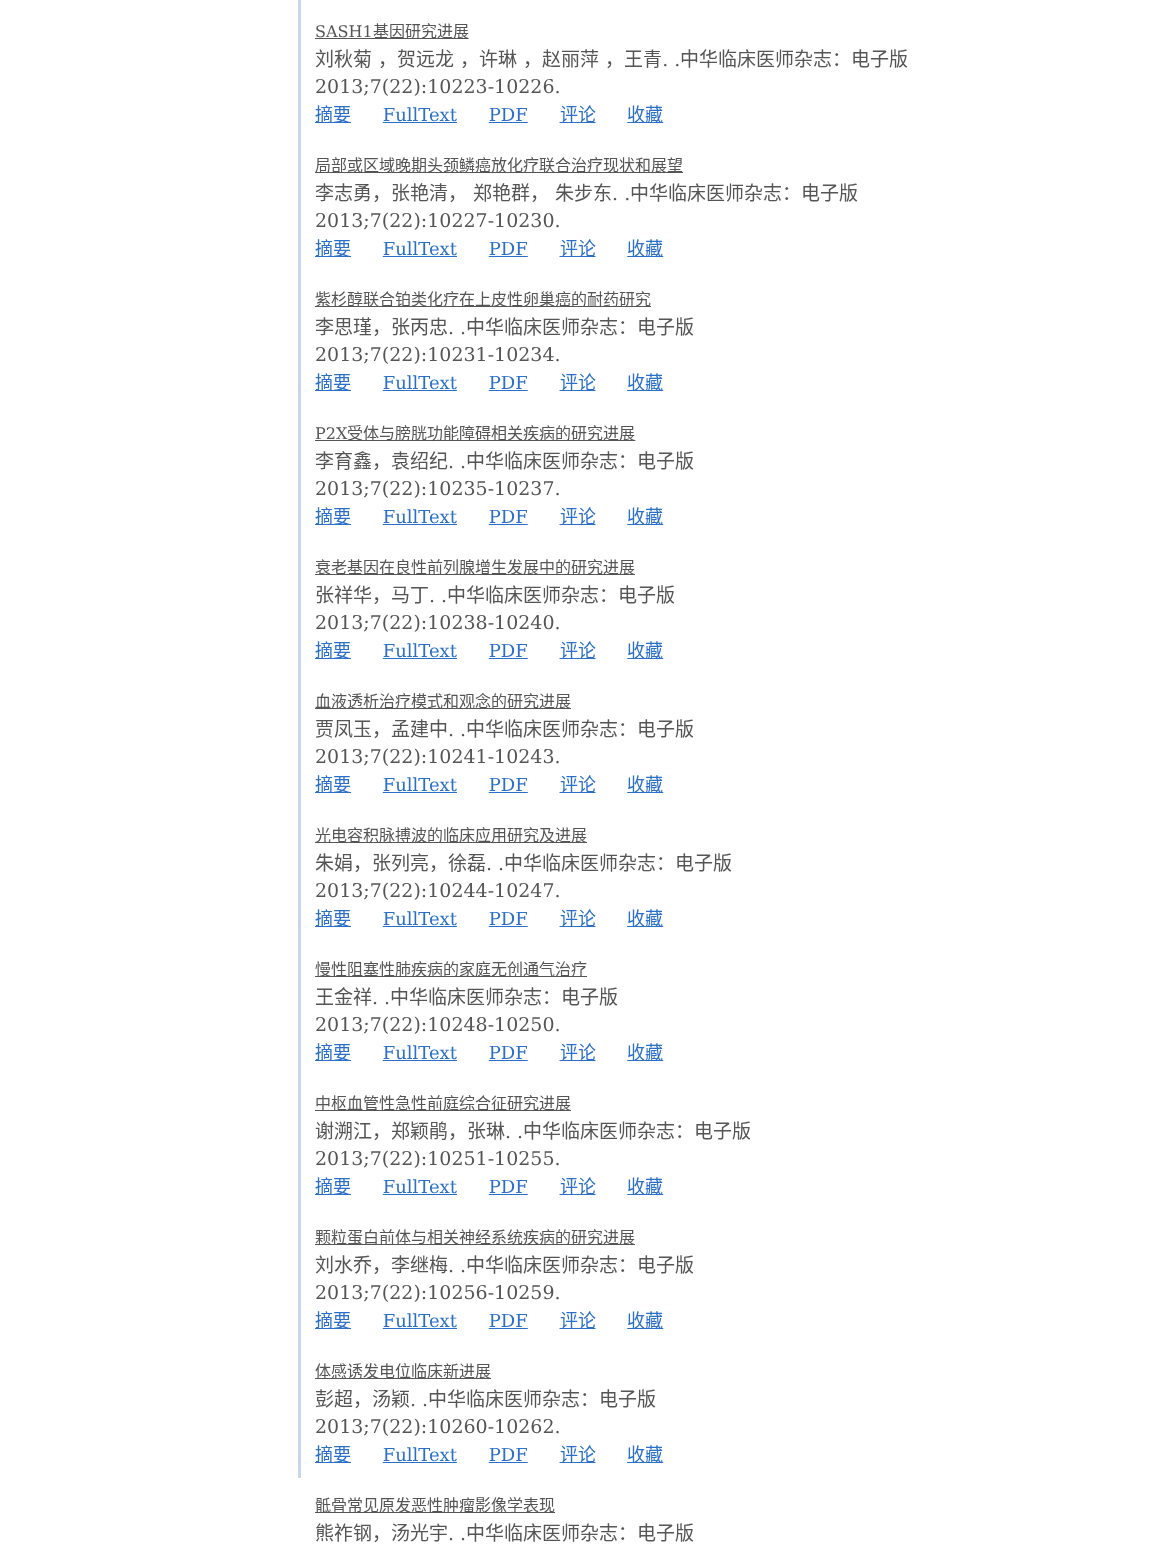SASH1基因研究进展
刘秋菊 ，贺远龙 ，许琳 ，赵丽萍 ，王青. .中华临床医师杂志：电子版
2013;7(22):10223-10226.
摘要 FullText PDF 评论 收藏
局部或区域晚期头颈鳞癌放化疗联合治疗现状和展望
李志勇，张艳清， 郑艳群， 朱步东. .中华临床医师杂志：电子版
2013;7(22):10227-10230.
摘要 FullText PDF 评论 收藏
紫杉醇联合铂类化疗在上皮性卵巢癌的耐药研究
李思瑾，张丙忠. .中华临床医师杂志：电子版
2013;7(22):10231-10234.
摘要 FullText PDF 评论 收藏
P2X受体与膀胱功能障碍相关疾病的研究进展
李育鑫，袁绍纪. .中华临床医师杂志：电子版
2013;7(22):10235-10237.
摘要 FullText PDF 评论 收藏
衰老基因在良性前列腺增生发展中的研究进展
张祥华，马丁. .中华临床医师杂志：电子版
2013;7(22):10238-10240.
摘要 FullText PDF 评论 收藏
血液透析治疗模式和观念的研究进展
贾凤玉，孟建中. .中华临床医师杂志：电子版
2013;7(22):10241-10243.
摘要 FullText PDF 评论 收藏
光电容积脉搏波的临床应用研究及进展
朱娟，张列亮，徐磊. .中华临床医师杂志：电子版
2013;7(22):10244-10247.
摘要 FullText PDF 评论 收藏
慢性阻塞性肺疾病的家庭无创通气治疗
王金祥. .中华临床医师杂志：电子版
2013;7(22):10248-10250.
摘要 FullText PDF 评论 收藏
中枢血管性急性前庭综合征研究进展
谢溯江，郑颖鹃，张琳. .中华临床医师杂志：电子版
2013;7(22):10251-10255.
摘要 FullText PDF 评论 收藏
颗粒蛋白前体与相关神经系统疾病的研究进展
刘水乔，李继梅. .中华临床医师杂志：电子版
2013;7(22):10256-10259.
摘要 FullText PDF 评论 收藏
体感诱发电位临床新进展
彭超，汤颖. .中华临床医师杂志：电子版
2013;7(22):10260-10262.
摘要 FullText PDF 评论 收藏
骶骨常见原发恶性肿瘤影像学表现
熊祚钢，汤光宇. .中华临床医师杂志：电子版